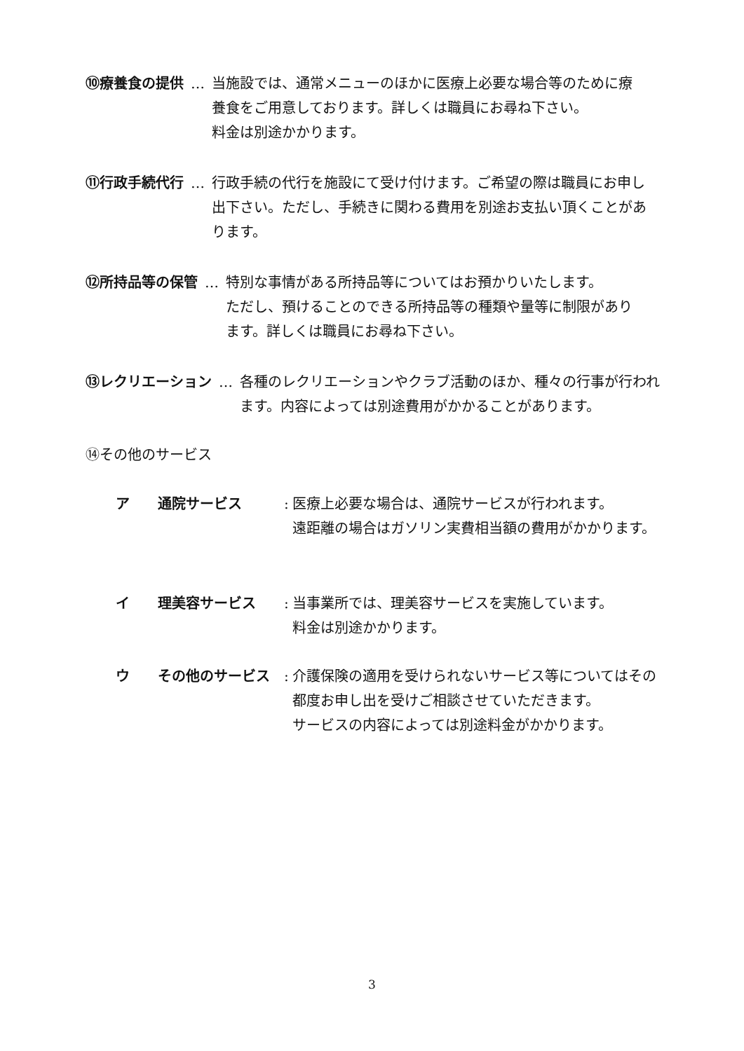⑩療養食の提供 … 当施設では、通常メニューのほかに医療上必要な場合等のために療養食をご用意しております。詳しくは職員にお尋ね下さい。
料金は別途かかります。
⑪行政手続代行 … 行政手続の代行を施設にて受け付けます。ご希望の際は職員にお申し出下さい。ただし、手続きに関わる費用を別途お支払い頂くことがあります。
⑫所持品等の保管 … 特別な事情がある所持品等についてはお預かりいたします。
ただし、預けることのできる所持品等の種類や量等に制限があります。詳しくは職員にお尋ね下さい。
⑬レクリエーション … 各種のレクリエーションやクラブ活動のほか、種々の行事が行われます。内容によっては別途費用がかかることがあります。
⑭その他のサービス
ア 通院サービス: 医療上必要な場合は、通院サービスが行われます。
遠距離の場合はガソリン実費相当額の費用がかかります。
イ 理美容サービス: 当事業所では、理美容サービスを実施しています。
料金は別途かかります。
ウ その他のサービス: 介護保険の適用を受けられないサービス等についてはその都度お申し出を受けご相談させていただきます。
サービスの内容によっては別途料金がかかります。
3